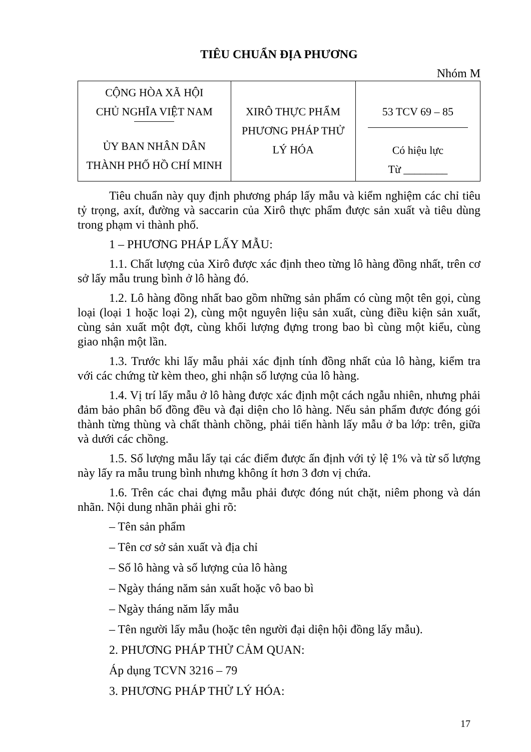TIÊU CHUẨN ĐỊA PHƯƠNG
Nhóm M
| CỘNG HÒA XÃ HỘI CHỦ NGHĨA VIỆT NAM ỦY BAN NHÂN DÂN THÀNH PHỐ HỒ CHÍ MINH | XIRÔ THỰC PHẨM PHƯƠNG PHÁP THỬ LÝ HÓA | 53 TCV 69 – 85 Có hiệu lực Từ ________ |
Tiêu chuẩn này quy định phương pháp lấy mẫu và kiểm nghiệm các chỉ tiêu tỷ trọng, axít, đường và saccarin của Xirô thực phẩm được sản xuất và tiêu dùng trong phạm vi thành phố.
1 – PHƯƠNG PHÁP LẤY MẪU:
1.1. Chất lượng của Xirô được xác định theo từng lô hàng đồng nhất, trên cơ sở lấy mẫu trung bình ở lô hàng đó.
1.2. Lô hàng đồng nhất bao gồm những sản phẩm có cùng một tên gọi, cùng loại (loại 1 hoặc loại 2), cùng một nguyên liệu sản xuất, cùng điều kiện sản xuất, cùng sản xuất một đợt, cùng khối lượng đựng trong bao bì cùng một kiểu, cùng giao nhận một lần.
1.3. Trước khi lấy mẫu phải xác định tính đồng nhất của lô hàng, kiểm tra với các chứng từ kèm theo, ghi nhận số lượng của lô hàng.
1.4. Vị trí lấy mẫu ở lô hàng được xác định một cách ngẫu nhiên, nhưng phải đảm bảo phân bố đồng đều và đại diện cho lô hàng. Nếu sản phẩm được đóng gói thành từng thùng và chất thành chồng, phải tiến hành lấy mẫu ở ba lớp: trên, giữa và dưới các chồng.
1.5. Số lượng mẫu lấy tại các điểm được ấn định với tỷ lệ 1% và từ số lượng này lấy ra mẫu trung bình nhưng không ít hơn 3 đơn vị chứa.
1.6. Trên các chai đựng mẫu phải được đóng nút chặt, niêm phong và dán nhãn. Nội dung nhãn phải ghi rõ:
– Tên sản phẩm
– Tên cơ sở sản xuất và địa chỉ
– Số lô hàng và số lượng của lô hàng
– Ngày tháng năm sản xuất hoặc vô bao bì
– Ngày tháng năm lấy mẫu
– Tên người lấy mẫu (hoặc tên người đại diện hội đồng lấy mẫu).
2. PHƯƠNG PHÁP THỬ CẢM QUAN:
Áp dụng TCVN 3216 – 79
3. PHƯƠNG PHÁP THỬ LÝ HÓA:
17